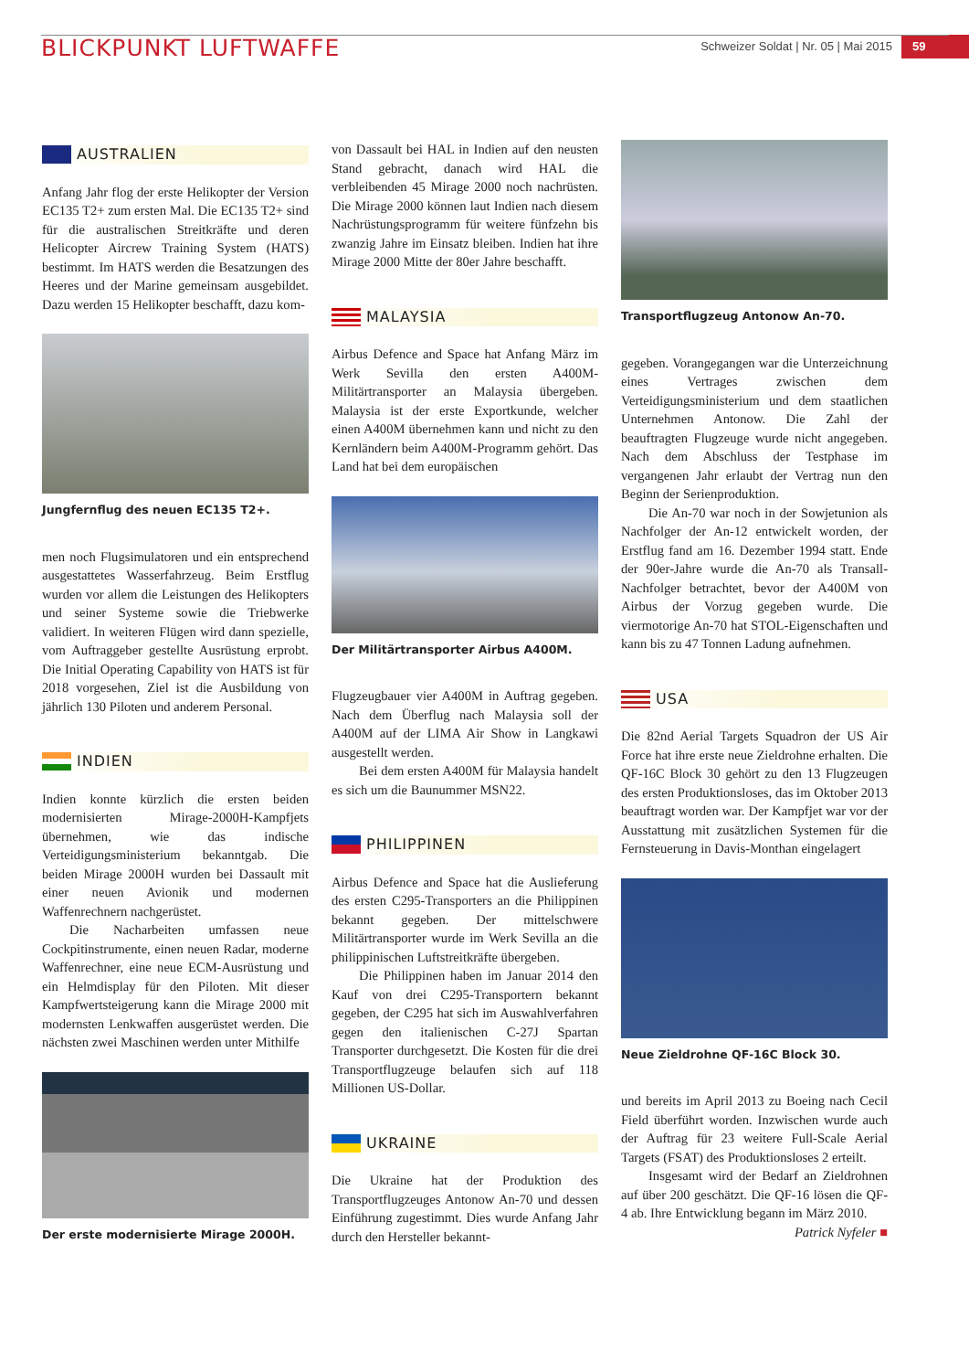BLICKPUNKT LUFTWAFFE
Schweizer Soldat | Nr. 05 | Mai 2015
59
AUSTRALIEN
Anfang Jahr flog der erste Helikopter der Version EC135 T2+ zum ersten Mal. Die EC135 T2+ sind für die australischen Streitkräfte und deren Helicopter Aircrew Training System (HATS) bestimmt. Im HATS werden die Besatzungen des Heeres und der Marine gemeinsam ausgebildet. Dazu werden 15 Helikopter beschafft, dazu kom-
Jungfernflug des neuen EC135 T2+.
men noch Flugsimulatoren und ein entsprechend ausgestattetes Wasserfahrzeug. Beim Erstflug wurden vor allem die Leistungen des Helikopters und seiner Systeme sowie die Triebwerke validiert. In weiteren Flügen wird dann spezielle, vom Auftraggeber gestellte Ausrüstung erprobt. Die Initial Operating Capability von HATS ist für 2018 vorgesehen, Ziel ist die Ausbildung von jährlich 130 Piloten und anderem Personal.
INDIEN
Indien konnte kürzlich die ersten beiden modernisierten Mirage-2000H-Kampfjets übernehmen, wie das indische Verteidigungsministerium bekanntgab. Die beiden Mirage 2000H wurden bei Dassault mit einer neuen Avionik und modernen Waffenrechnern nachgerüstet.
Die Nacharbeiten umfassen neue Cockpitinstrumente, einen neuen Radar, moderne Waffenrechner, eine neue ECM-Ausrüstung und ein Helmdisplay für den Piloten. Mit dieser Kampfwertsteigerung kann die Mirage 2000 mit modernsten Lenkwaffen ausgerüstet werden. Die nächsten zwei Maschinen werden unter Mithilfe
Der erste modernisierte Mirage 2000H.
von Dassault bei HAL in Indien auf den neusten Stand gebracht, danach wird HAL die verbleibenden 45 Mirage 2000 noch nachrüsten. Die Mirage 2000 können laut Indien nach diesem Nachrüstungsprogramm für weitere fünfzehn bis zwanzig Jahre im Einsatz bleiben. Indien hat ihre Mirage 2000 Mitte der 80er Jahre beschafft.
MALAYSIA
Airbus Defence and Space hat Anfang März im Werk Sevilla den ersten A400M-Militärtransporter an Malaysia übergeben. Malaysia ist der erste Exportkunde, welcher einen A400M übernehmen kann und nicht zu den Kernländern beim A400M-Programm gehört. Das Land hat bei dem europäischen
Der Militärtransporter Airbus A400M.
Flugzeugbauer vier A400M in Auftrag gegeben. Nach dem Überflug nach Malaysia soll der A400M auf der LIMA Air Show in Langkawi ausgestellt werden.
Bei dem ersten A400M für Malaysia handelt es sich um die Baunummer MSN22.
PHILIPPINEN
Airbus Defence and Space hat die Auslieferung des ersten C295-Transporters an die Philippinen bekannt gegeben. Der mittelschwere Militärtransporter wurde im Werk Sevilla an die philippinischen Luftstreitkräfte übergeben.
Die Philippinen haben im Januar 2014 den Kauf von drei C295-Transportern bekannt gegeben, der C295 hat sich im Auswahlverfahren gegen den italienischen C-27J Spartan Transporter durchgesetzt. Die Kosten für die drei Transportflugzeuge belaufen sich auf 118 Millionen US-Dollar.
UKRAINE
Die Ukraine hat der Produktion des Transportflugzeuges Antonow An-70 und dessen Einführung zugestimmt. Dies wurde Anfang Jahr durch den Hersteller bekannt-
Transportflugzeug Antonow An-70.
gegeben. Vorangegangen war die Unterzeichnung eines Vertrages zwischen dem Verteidigungsministerium und dem staatlichen Unternehmen Antonow. Die Zahl der beauftragten Flugzeuge wurde nicht angegeben. Nach dem Abschluss der Testphase im vergangenen Jahr erlaubt der Vertrag nun den Beginn der Serienproduktion.
Die An-70 war noch in der Sowjetunion als Nachfolger der An-12 entwickelt worden, der Erstflug fand am 16. Dezember 1994 statt. Ende der 90er-Jahre wurde die An-70 als Transall-Nachfolger betrachtet, bevor der A400M von Airbus der Vorzug gegeben wurde. Die viermotorige An-70 hat STOL-Eigenschaften und kann bis zu 47 Tonnen Ladung aufnehmen.
USA
Die 82nd Aerial Targets Squadron der US Air Force hat ihre erste neue Zieldrohne erhalten. Die QF-16C Block 30 gehört zu den 13 Flugzeugen des ersten Produktionsloses, das im Oktober 2013 beauftragt worden war. Der Kampfjet war vor der Ausstattung mit zusätzlichen Systemen für die Fernsteuerung in Davis-Monthan eingelagert
Neue Zieldrohne QF-16C Block 30.
und bereits im April 2013 zu Boeing nach Cecil Field überführt worden. Inzwischen wurde auch der Auftrag für 23 weitere Full-Scale Aerial Targets (FSAT) des Produktionsloses 2 erteilt.
Insgesamt wird der Bedarf an Zieldrohnen auf über 200 geschätzt. Die QF-16 lösen die QF-4 ab. Ihre Entwicklung begann im März 2010. Patrick Nyfeler ■